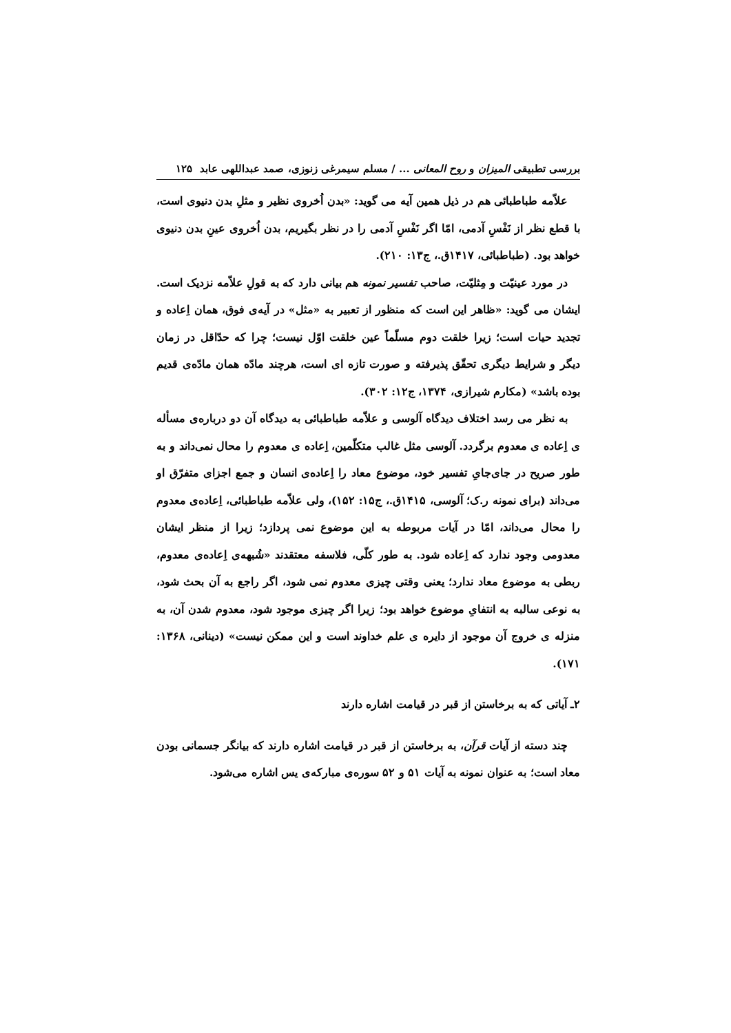بررسی تطبیقی المیزان و روح المعانی ... / مسلم سیمرغی زنوزی، صمد عبداللهی عابد ۱۲۵
علاّمه طباطبائی هم در ذیل همین آیه می گوید: «بدن اُخروی نظیر و مثلِ بدن دنیوی است، با قطع نظر از نَفْسِ آدمی، امّا اگر نَفْسِ آدمی را در نظر بگیریم، بدن اُخروی عینِ بدن دنیوی خواهد بود. (طباطبائی، ۱۴۱۷ق.، ج۱۳: ۲۱۰).
در مورد عینیّت و مِثلیّت، صاحب تفسیر نمونه هم بیانی دارد که به قولِ علاّمه نزدیک است. ایشان می گوید: «ظاهر این است که منظور از تعبیر به «مثل» در آیه‌ی فوق، همان اِعاده و تجدید حیات است؛ زیرا خلقت دوم مسلّماً عین خلقت اوّل نیست؛ چرا که حدّاقل در زمان دیگر و شرایط دیگری تحقّق پذیرفته و صورت تازه ای است، هرچند مادّه همان مادّه‌ی قدیم بوده باشد» (مکارم شیرازی، ۱۳۷۴، ج۱۲: ۳۰۲).
به نظر می رسد اختلاف دیدگاه آلوسی و علاّمه طباطبائی به دیدگاه آن دو درباره‌ی مسأله ی اِعاده ی معدوم برگردد. آلوسی مثل غالب متکلّمین، اِعاده ی معدوم را محال نمی‌داند و به طور صریح در جای‌جایِ تفسیر خود، موضوع معاد را اِعاده‌ی انسان و جمع اجزای متفرّق او می‌داند (برای نمونه ر.ک؛ آلوسی، ۱۴۱۵ق.، ج۱۵: ۱۵۲)، ولی علاّمه طباطبائی، اِعاده‌ی معدوم را محال می‌داند، امّا در آیات مربوطه به این موضوع نمی پردازد؛ زیرا از منظر ایشان معدومی وجود ندارد که اِعاده شود. به طور کلّی، فلاسفه معتقدند «شُبهه‌ی اِعاده‌ی معدوم، ربطی به موضوع معاد ندارد؛ یعنی وقتی چیزی معدوم نمی شود، اگر راجع به آن بحث شود، به نوعی سالبه به انتفایِ موضوع خواهد بود؛ زیرا اگر چیزی موجود شود، معدوم شدن آن، به منزله ی خروج آن موجود از دایره ی علم خداوند است و این ممکن نیست» (دینانی، ۱۳۶۸: ۱۷۱).
۲ـ آیاتی که به برخاستن از قبر در قیامت اشاره دارند
چند دسته از آیات قرآن، به برخاستن از قبر در قیامت اشاره دارند که بیانگر جسمانی بودن معاد است؛ به عنوان نمونه به آیات ۵۱ و ۵۲ سوره‌ی مبارکه‌ی یس اشاره می‌شود.